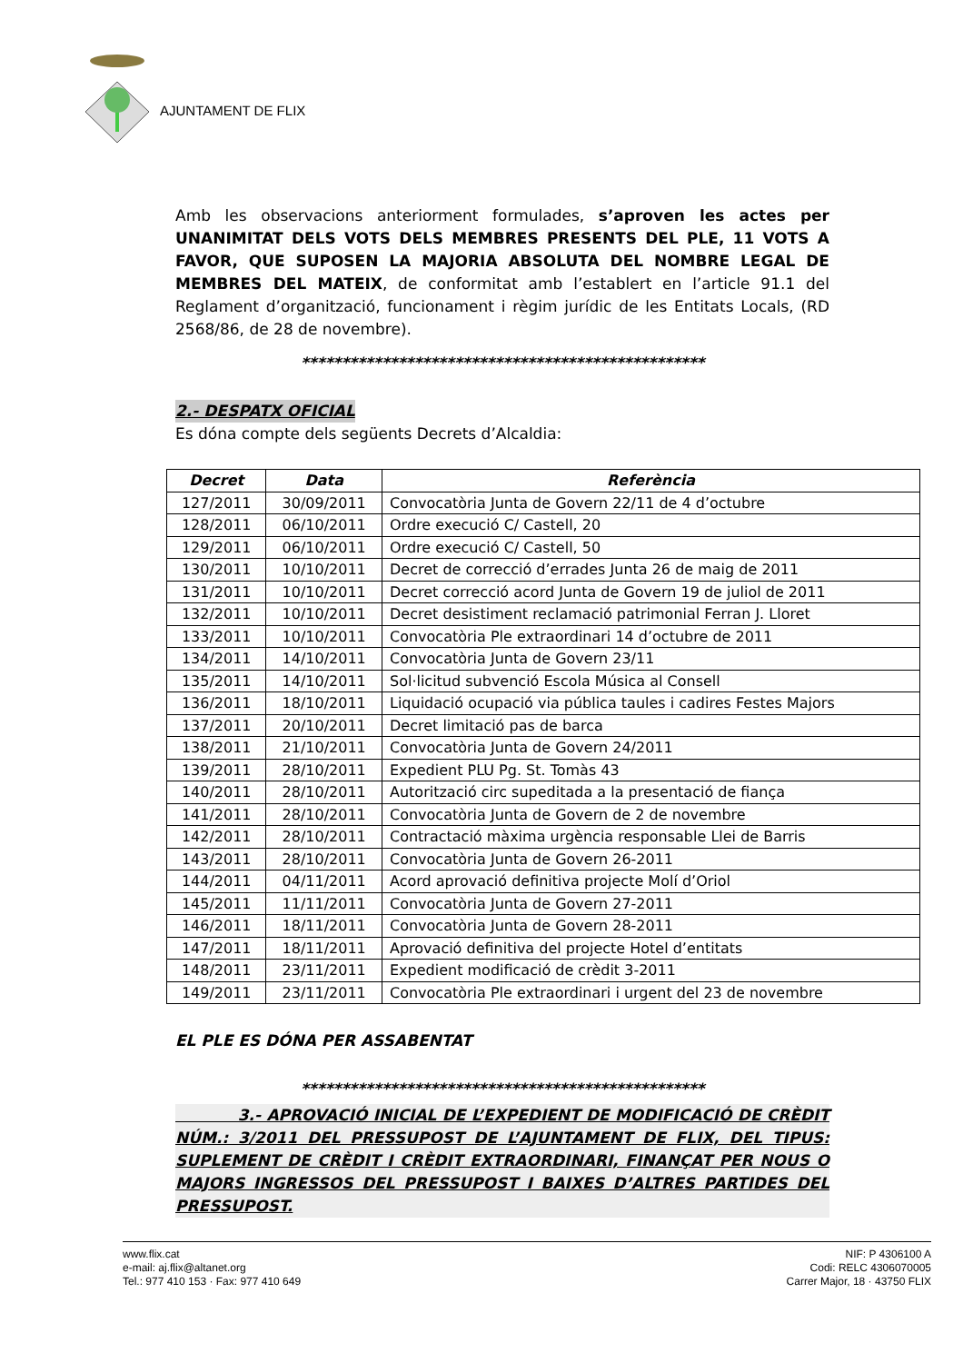AJUNTAMENT DE FLIX
Amb les observacions anteriorment formulades, s’aproven les actes per UNANIMITAT DELS VOTS DELS MEMBRES PRESENTS DEL PLE, 11 VOTS A FAVOR, QUE SUPOSEN LA MAJORIA ABSOLUTA DEL NOMBRE LEGAL DE MEMBRES DEL MATEIX, de conformitat amb l’establert en l’article 91.1 del Reglament d’organització, funcionament i règim jurídic de les Entitats Locals, (RD 2568/86, de 28 de novembre).
**************************************************
2.- DESPATX OFICIAL
Es dóna compte dels següents Decrets d’Alcaldia:
| Decret | Data | Referència |
| --- | --- | --- |
| 127/2011 | 30/09/2011 | Convocatòria Junta de Govern 22/11 de 4 d’octubre |
| 128/2011 | 06/10/2011 | Ordre execució C/ Castell, 20 |
| 129/2011 | 06/10/2011 | Ordre execució C/ Castell, 50 |
| 130/2011 | 10/10/2011 | Decret de correcció d’errades Junta 26 de maig de 2011 |
| 131/2011 | 10/10/2011 | Decret correcció acord Junta de Govern 19 de juliol de 2011 |
| 132/2011 | 10/10/2011 | Decret desistiment reclamació patrimonial Ferran J. Lloret |
| 133/2011 | 10/10/2011 | Convocatòria Ple extraordinari 14 d’octubre de 2011 |
| 134/2011 | 14/10/2011 | Convocatòria Junta de Govern 23/11 |
| 135/2011 | 14/10/2011 | Sol·licitud subvenció Escola Música al Consell |
| 136/2011 | 18/10/2011 | Liquidació ocupació via pública taules i cadires Festes Majors |
| 137/2011 | 20/10/2011 | Decret limitació pas de barca |
| 138/2011 | 21/10/2011 | Convocatòria Junta de Govern 24/2011 |
| 139/2011 | 28/10/2011 | Expedient PLU Pg. St. Tomàs 43 |
| 140/2011 | 28/10/2011 | Autorització circ supeditada a la presentació de fiança |
| 141/2011 | 28/10/2011 | Convocatòria Junta de Govern de 2 de novembre |
| 142/2011 | 28/10/2011 | Contractació màxima urgència responsable Llei de Barris |
| 143/2011 | 28/10/2011 | Convocatòria Junta de Govern 26-2011 |
| 144/2011 | 04/11/2011 | Acord aprovació definitiva projecte Molí d’Oriol |
| 145/2011 | 11/11/2011 | Convocatòria Junta de Govern 27-2011 |
| 146/2011 | 18/11/2011 | Convocatòria Junta de Govern 28-2011 |
| 147/2011 | 18/11/2011 | Aprovació definitiva del projecte Hotel d’entitats |
| 148/2011 | 23/11/2011 | Expedient modificació de crèdit 3-2011 |
| 149/2011 | 23/11/2011 | Convocatòria Ple extraordinari i urgent del 23 de novembre |
EL PLE ES DÓNA PER ASSABENTAT
**************************************************
3.- APROVACIÓ INICIAL DE L’EXPEDIENT DE MODIFICACIÓ DE CRÈDIT NÚM.: 3/2011 DEL PRESSUPOST DE L’AJUNTAMENT DE FLIX, DEL TIPUS: SUPLEMENT DE CRÈDIT I CRÈDIT EXTRAORDINARI, FINANÇAT PER NOUS O MAJORS INGRESSOS DEL PRESSUPOST I BAIXES D’ALTRES PARTIDES DEL PRESSUPOST.
www.flix.cat
e-mail: aj.flix@altanet.org
Tel.: 977 410 153 · Fax: 977 410 649
NIF: P 4306100 A
Codi: RELC 4306070005
Carrer Major, 18 · 43750 FLIX